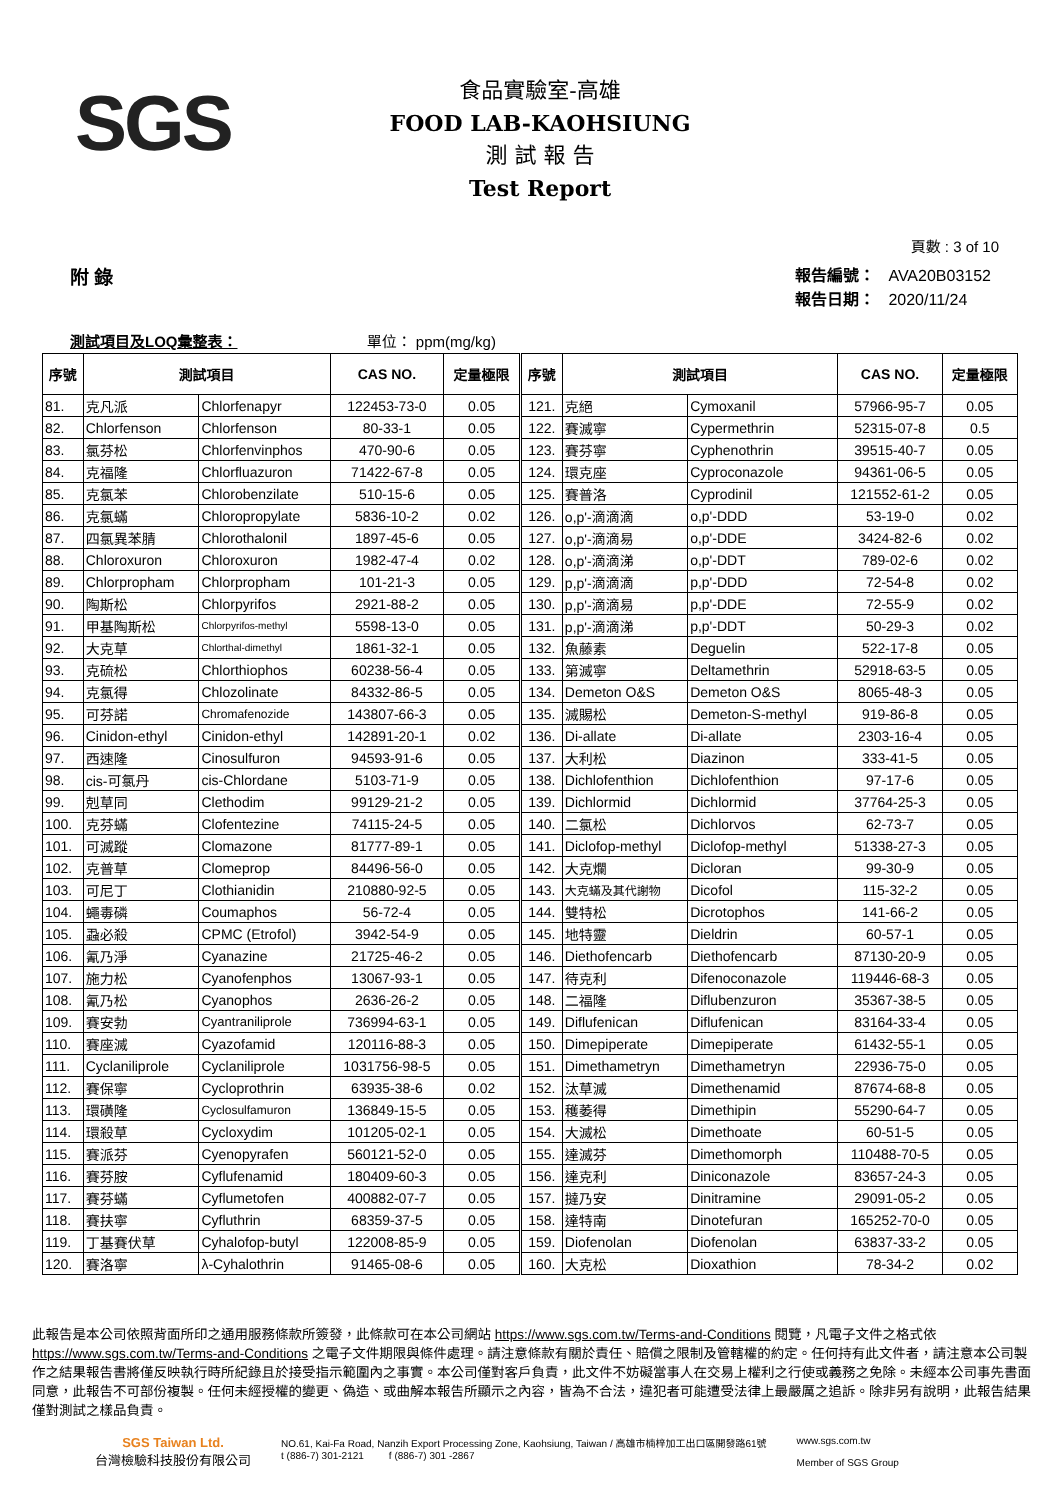SGS
食品實驗室-高雄
FOOD LAB-KAOHSIUNG
測 試 報 告
Test Report
頁數 : 3 of 10
附 錄 報告編號： AVA20B03152
報告日期： 2020/11/24
測試項目及LOQ彙整表： 單位： ppm(mg/kg)
| 序號 | 測試項目 | | CAS NO. | 定量極限 | 序號 | 測試項目 | | CAS NO. | 定量極限 |
| --- | --- | --- | --- | --- | --- | --- | --- | --- | --- |
| 81. | 克凡派 | Chlorfenapyr | 122453-73-0 | 0.05 | 121. | 克絕 | Cymoxanil | 57966-95-7 | 0.05 |
| 82. | Chlorfenson | Chlorfenson | 80-33-1 | 0.05 | 122. | 賽滅寧 | Cypermethrin | 52315-07-8 | 0.5 |
| 83. | 氯芬松 | Chlorfenvinphos | 470-90-6 | 0.05 | 123. | 賽芬寧 | Cyphenothrin | 39515-40-7 | 0.05 |
| 84. | 克福隆 | Chlorfluazuron | 71422-67-8 | 0.05 | 124. | 環克座 | Cyproconazole | 94361-06-5 | 0.05 |
| 85. | 克氯苯 | Chlorobenzilate | 510-15-6 | 0.05 | 125. | 賽普洛 | Cyprodinil | 121552-61-2 | 0.05 |
| 86. | 克氯蟎 | Chloropropylate | 5836-10-2 | 0.02 | 126. | o,p'-滴滴滴 | o,p'-DDD | 53-19-0 | 0.02 |
| 87. | 四氯異苯腈 | Chlorothalonil | 1897-45-6 | 0.05 | 127. | o,p'-滴滴易 | o,p'-DDE | 3424-82-6 | 0.02 |
| 88. | Chloroxuron | Chloroxuron | 1982-47-4 | 0.02 | 128. | o,p'-滴滴涕 | o,p'-DDT | 789-02-6 | 0.02 |
| 89. | Chlorpropham | Chlorpropham | 101-21-3 | 0.05 | 129. | p,p'-滴滴滴 | p,p'-DDD | 72-54-8 | 0.02 |
| 90. | 陶斯松 | Chlorpyrifos | 2921-88-2 | 0.05 | 130. | p,p'-滴滴易 | p,p'-DDE | 72-55-9 | 0.02 |
| 91. | 甲基陶斯松 | Chlorpyrifos-methyl | 5598-13-0 | 0.05 | 131. | p,p'-滴滴涕 | p,p'-DDT | 50-29-3 | 0.02 |
| 92. | 大克草 | Chlorthal-dimethyl | 1861-32-1 | 0.05 | 132. | 魚藤素 | Deguelin | 522-17-8 | 0.05 |
| 93. | 克硫松 | Chlorthiophos | 60238-56-4 | 0.05 | 133. | 第滅寧 | Deltamethrin | 52918-63-5 | 0.05 |
| 94. | 克氯得 | Chlozolinate | 84332-86-5 | 0.05 | 134. | Demeton O&S | Demeton O&S | 8065-48-3 | 0.05 |
| 95. | 可芬諾 | Chromafenozide | 143807-66-3 | 0.05 | 135. | 滅賜松 | Demeton-S-methyl | 919-86-8 | 0.05 |
| 96. | Cinidon-ethyl | Cinidon-ethyl | 142891-20-1 | 0.02 | 136. | Di-allate | Di-allate | 2303-16-4 | 0.05 |
| 97. | 西速隆 | Cinosulfuron | 94593-91-6 | 0.05 | 137. | 大利松 | Diazinon | 333-41-5 | 0.05 |
| 98. | cis-可氯丹 | cis-Chlordane | 5103-71-9 | 0.05 | 138. | Dichlofenthion | Dichlofenthion | 97-17-6 | 0.05 |
| 99. | 剋草同 | Clethodim | 99129-21-2 | 0.05 | 139. | Dichlormid | Dichlormid | 37764-25-3 | 0.05 |
| 100. | 克芬蟎 | Clofentezine | 74115-24-5 | 0.05 | 140. | 二氯松 | Dichlorvos | 62-73-7 | 0.05 |
| 101. | 可滅蹤 | Clomazone | 81777-89-1 | 0.05 | 141. | Diclofop-methyl | Diclofop-methyl | 51338-27-3 | 0.05 |
| 102. | 克普草 | Clomeprop | 84496-56-0 | 0.05 | 142. | 大克爛 | Dicloran | 99-30-9 | 0.05 |
| 103. | 可尼丁 | Clothianidin | 210880-92-5 | 0.05 | 143. | 大克蟎及其代謝物 | Dicofol | 115-32-2 | 0.05 |
| 104. | 蠅毒磷 | Coumaphos | 56-72-4 | 0.05 | 144. | 雙特松 | Dicrotophos | 141-66-2 | 0.05 |
| 105. | 蝨必殺 | CPMC (Etrofol) | 3942-54-9 | 0.05 | 145. | 地特靈 | Dieldrin | 60-57-1 | 0.05 |
| 106. | 氰乃淨 | Cyanazine | 21725-46-2 | 0.05 | 146. | Diethofencarb | Diethofencarb | 87130-20-9 | 0.05 |
| 107. | 施力松 | Cyanofenphos | 13067-93-1 | 0.05 | 147. | 待克利 | Difenoconazole | 119446-68-3 | 0.05 |
| 108. | 氰乃松 | Cyanophos | 2636-26-2 | 0.05 | 148. | 二福隆 | Diflubenzuron | 35367-38-5 | 0.05 |
| 109. | 賽安勃 | Cyantraniliprole | 736994-63-1 | 0.05 | 149. | Diflufenican | Diflufenican | 83164-33-4 | 0.05 |
| 110. | 賽座滅 | Cyazofamid | 120116-88-3 | 0.05 | 150. | Dimepiperate | Dimepiperate | 61432-55-1 | 0.05 |
| 111. | Cyclaniliprole | Cyclaniliprole | 1031756-98-5 | 0.05 | 151. | Dimethametryn | Dimethametryn | 22936-75-0 | 0.05 |
| 112. | 賽保寧 | Cycloprothrin | 63935-38-6 | 0.02 | 152. | 汰草滅 | Dimethenamid | 87674-68-8 | 0.05 |
| 113. | 環磺隆 | Cyclosulfamuron | 136849-15-5 | 0.05 | 153. | 穫萎得 | Dimethipin | 55290-64-7 | 0.05 |
| 114. | 環殺草 | Cycloxydim | 101205-02-1 | 0.05 | 154. | 大滅松 | Dimethoate | 60-51-5 | 0.05 |
| 115. | 賽派芬 | Cyenopyrafen | 560121-52-0 | 0.05 | 155. | 達滅芬 | Dimethomorph | 110488-70-5 | 0.05 |
| 116. | 賽芬胺 | Cyflufenamid | 180409-60-3 | 0.05 | 156. | 達克利 | Diniconazole | 83657-24-3 | 0.05 |
| 117. | 賽芬蟎 | Cyflumetofen | 400882-07-7 | 0.05 | 157. | 撻乃安 | Dinitramine | 29091-05-2 | 0.05 |
| 118. | 賽扶寧 | Cyfluthrin | 68359-37-5 | 0.05 | 158. | 達特南 | Dinotefuran | 165252-70-0 | 0.05 |
| 119. | 丁基賽伏草 | Cyhalofop-butyl | 122008-85-9 | 0.05 | 159. | Diofenolan | Diofenolan | 63837-33-2 | 0.05 |
| 120. | 賽洛寧 | λ-Cyhalothrin | 91465-08-6 | 0.05 | 160. | 大克松 | Dioxathion | 78-34-2 | 0.02 |
此報告是本公司依照背面所印之通用服務條款所簽發，此條款可在本公司網站 https://www.sgs.com.tw/Terms-and-Conditions 閱覽，凡電子文件之格式依 https://www.sgs.com.tw/Terms-and-Conditions 之電子文件期限與條件處理。請注意條款有關於責任、賠償之限制及管轄權的約定。任何持有此文件者，請注意本公司製作之結果報告書將僅反映執行時所紀錄且於接受指示範圍內之事實。本公司僅對客戶負責，此文件不妨礙當事人在交易上權利之行使或義務之免除。未經本公司事先書面同意，此報告不可部份複製。任何未經授權的變更、偽造、或曲解本報告所顯示之內容，皆為不合法，違犯者可能遭受法律上最嚴厲之追訴。除非另有說明，此報告結果僅對測試之樣品負責。
SGS Taiwan Ltd.
台灣檢驗科技股份有限公司
NO.61, Kai-Fa Road, Nanzih Export Processing Zone, Kaohsiung, Taiwan / 高雄市楠梓加工出口區開發路61號
t (886-7) 301-2121 f (886-7) 301 -2867
www.sgs.com.tw
Member of SGS Group